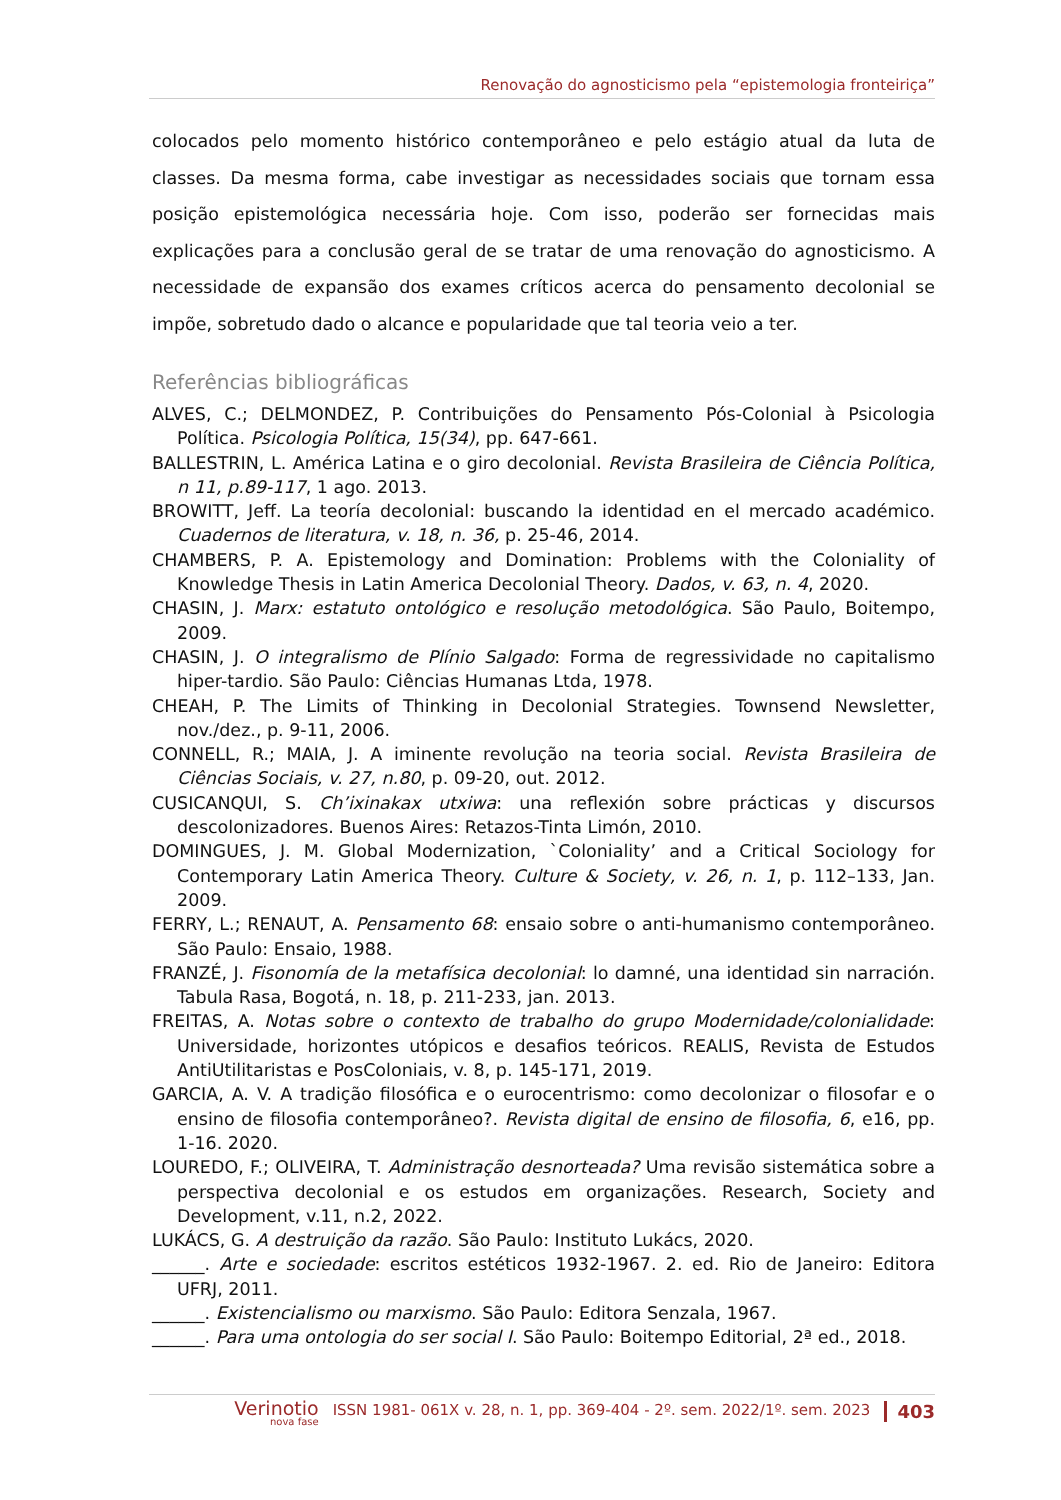Renovação do agnosticismo pela “epistemologia fronteiriça”
colocados pelo momento histórico contemporâneo e pelo estágio atual da luta de classes. Da mesma forma, cabe investigar as necessidades sociais que tornam essa posição epistemológica necessária hoje. Com isso, poderão ser fornecidas mais explicações para a conclusão geral de se tratar de uma renovação do agnosticismo. A necessidade de expansão dos exames críticos acerca do pensamento decolonial se impõe, sobretudo dado o alcance e popularidade que tal teoria veio a ter.
Referências bibliográficas
ALVES, C.; DELMONDEZ, P. Contribuições do Pensamento Pós-Colonial à Psicologia Política. Psicologia Política, 15(34), pp. 647-661.
BALLESTRIN, L. América Latina e o giro decolonial. Revista Brasileira de Ciência Política, n 11, p.89-117, 1 ago. 2013.
BROWITT, Jeff. La teoría decolonial: buscando la identidad en el mercado académico. Cuadernos de literatura, v. 18, n. 36, p. 25-46, 2014.
CHAMBERS, P. A. Epistemology and Domination: Problems with the Coloniality of Knowledge Thesis in Latin America Decolonial Theory. Dados, v. 63, n. 4, 2020.
CHASIN, J. Marx: estatuto ontológico e resolução metodológica. São Paulo, Boitempo, 2009.
CHASIN, J. O integralismo de Plínio Salgado: Forma de regressividade no capitalismo hiper-tardio. São Paulo: Ciências Humanas Ltda, 1978.
CHEAH, P. The Limits of Thinking in Decolonial Strategies. Townsend Newsletter, nov./dez., p. 9-11, 2006.
CONNELL, R.; MAIA, J. A iminente revolução na teoria social. Revista Brasileira de Ciências Sociais, v. 27, n.80, p. 09-20, out. 2012.
CUSICANQUI, S. Ch’ixinakax utxiwa: una reflexión sobre prácticas y discursos descolonizadores. Buenos Aires: Retazos-Tinta Limón, 2010.
DOMINGUES, J. M. Global Modernization, `Coloniality’ and a Critical Sociology for Contemporary Latin America Theory. Culture & Society, v. 26, n. 1, p. 112–133, Jan. 2009.
FERRY, L.; RENAUT, A. Pensamento 68: ensaio sobre o anti-humanismo contemporâneo. São Paulo: Ensaio, 1988.
FRANZÉ, J. Fisonomía de la metafísica decolonial: lo damné, una identidad sin narración. Tabula Rasa, Bogotá, n. 18, p. 211-233, jan. 2013.
FREITAS, A. Notas sobre o contexto de trabalho do grupo Modernidade/colonialidade: Universidade, horizontes utópicos e desafios teóricos. REALIS, Revista de Estudos AntiUtilitaristas e PosColoniais, v. 8, p. 145-171, 2019.
GARCIA, A. V. A tradição filosófica e o eurocentrismo: como decolonizar o filosofar e o ensino de filosofia contemporâneo?. Revista digital de ensino de filosofia, 6, e16, pp. 1-16. 2020.
LOUREDO, F.; OLIVEIRA, T. Administração desnorteada? Uma revisão sistemática sobre a perspectiva decolonial e os estudos em organizações. Research, Society and Development, v.11, n.2, 2022.
LUKÁCS, G. A destruição da razão. São Paulo: Instituto Lukács, 2020.
______. Arte e sociedade: escritos estéticos 1932-1967. 2. ed. Rio de Janeiro: Editora UFRJ, 2011.
______. Existencialismo ou marxismo. São Paulo: Editora Senzala, 1967.
______. Para uma ontologia do ser social I. São Paulo: Boitempo Editorial, 2ª ed., 2018.
Verinotio
nova fase
ISSN 1981- 061X v. 28, n. 1, pp. 369-404 - 2º. sem. 2022/1º. sem. 2023
403